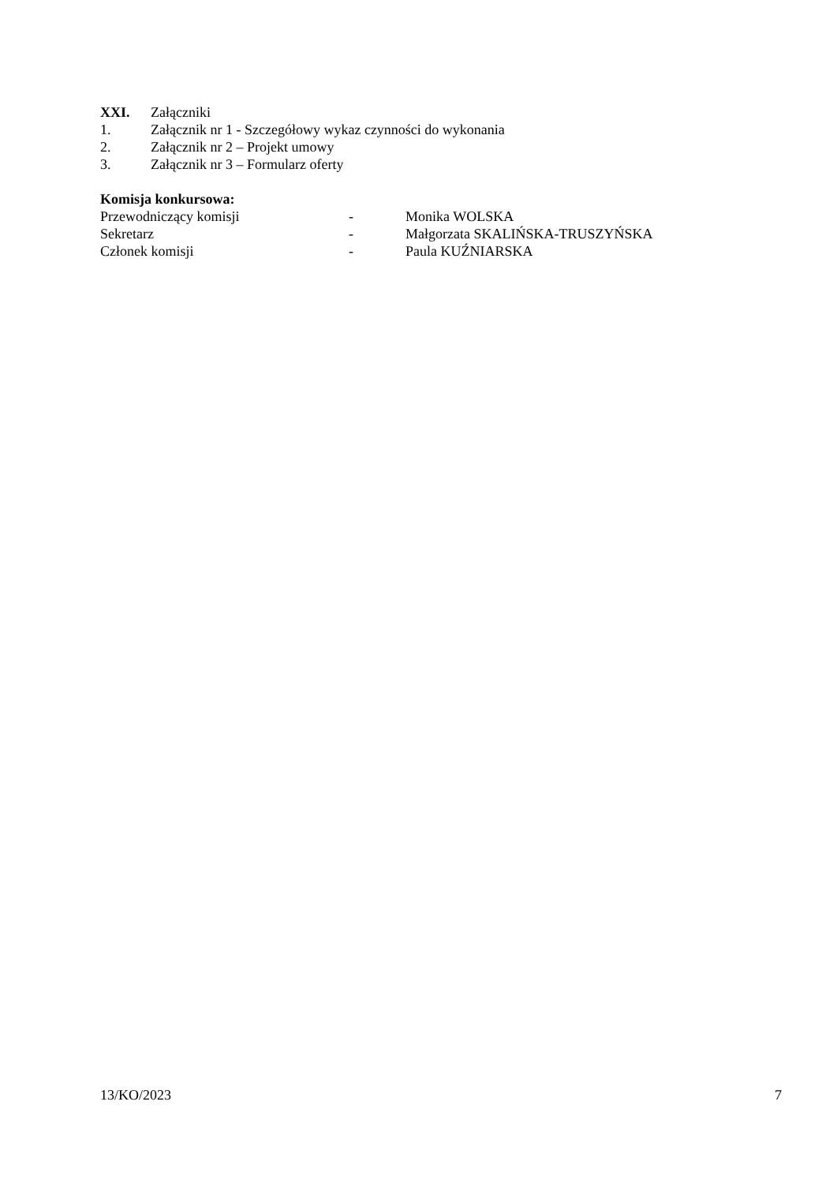XXI. Załączniki
1. Załącznik nr 1 - Szczegółowy wykaz czynności do wykonania
2. Załącznik nr 2 – Projekt umowy
3. Załącznik nr 3 – Formularz oferty
Komisja konkursowa:
Przewodniczący komisji - Monika WOLSKA
Sekretarz - Małgorzata SKALIŃSKA-TRUSZYŃSKA
Członek komisji - Paula KUŹNIARSKA
13/KO/2023 7